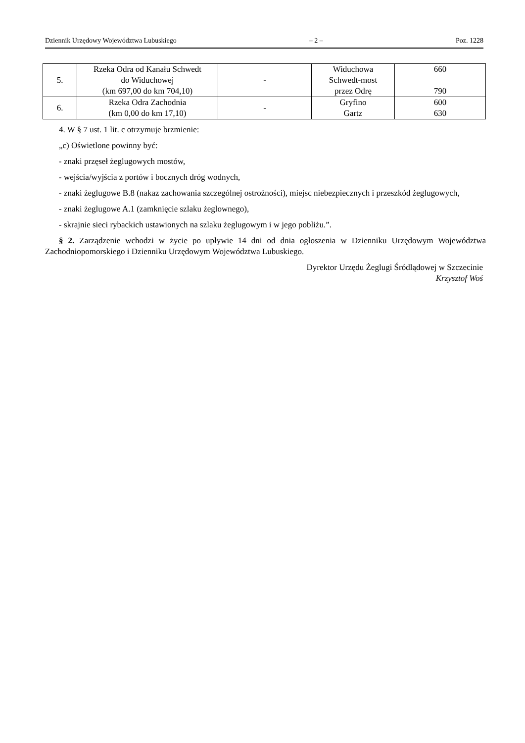Dziennik Urzędowy Województwa Lubuskiego – 2 – Poz. 1228
| 5. | Rzeka Odra od Kanału Schwedt do Widuchowej (km 697,00 do km 704,10) | - | Widuchowa Schwedt-most przez Odrę | 660 790 |
| 6. | Rzeka Odra Zachodnia (km 0,00 do km 17,10) | - | Gryfino Gartz | 600 630 |
4. W § 7 ust. 1 lit. c otrzymuje brzmienie:
„c) Oświetlone powinny być:
- znaki przęseł żeglugowych mostów,
- wejścia/wyjścia z portów i bocznych dróg wodnych,
- znaki żeglugowe B.8 (nakaz zachowania szczególnej ostrożności), miejsc niebezpiecznych i przeszkód żeglugowych,
- znaki żeglugowe A.1 (zamknięcie szlaku żeglownego),
- skrajnie sieci rybackich ustawionych na szlaku żeglugowym i w jego pobliżu.”.
§ 2. Zarządzenie wchodzi w życie po upływie 14 dni od dnia ogłoszenia w Dzienniku Urzędowym Województwa Zachodniopomorskiego i Dzienniku Urzędowym Województwa Lubuskiego.
Dyrektor Urzędu Żeglugi Śródlądowej w Szczecinie
Krzysztof Woś